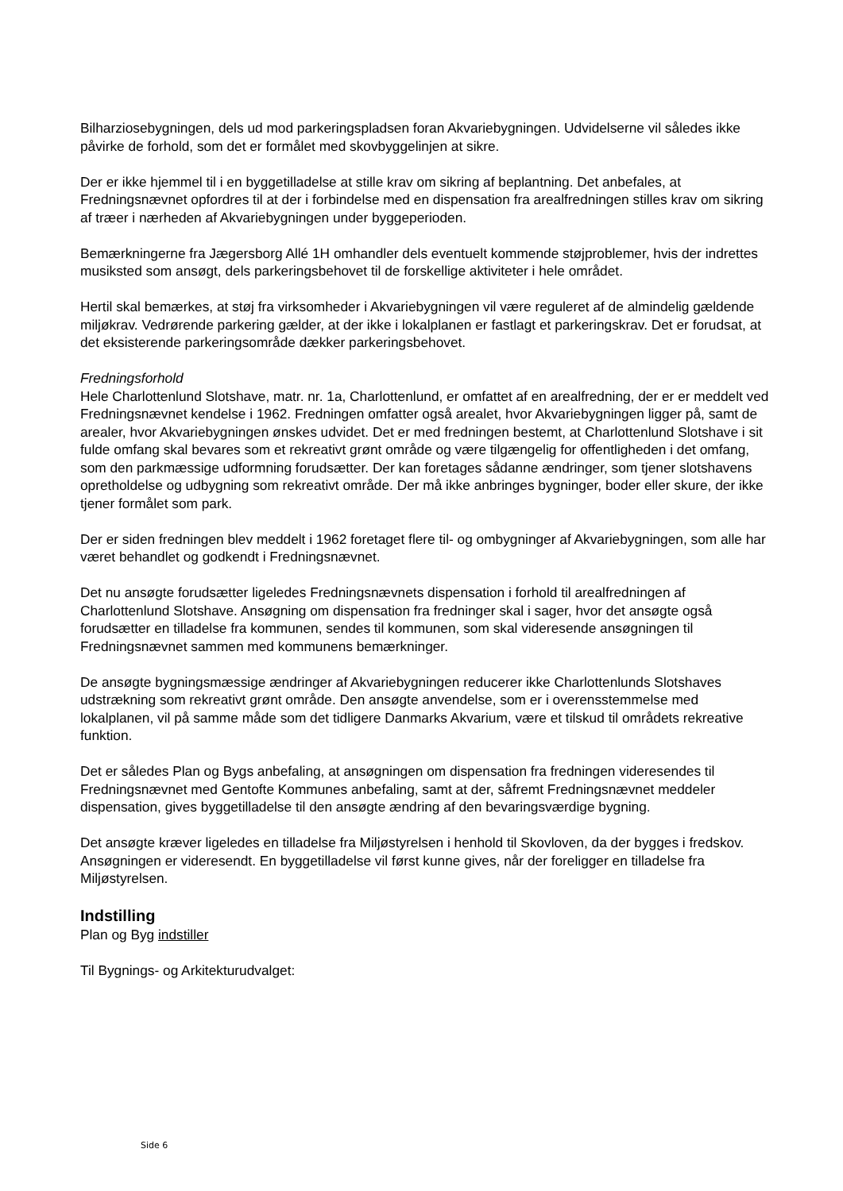Bilharziosebygningen, dels ud mod parkeringspladsen foran Akvariebygningen. Udvidelserne vil således ikke påvirke de forhold, som det er formålet med skovbyggelinjen at sikre.
Der er ikke hjemmel til i en byggetilladelse at stille krav om sikring af beplantning. Det anbefales, at Fredningsnævnet opfordres til at der i forbindelse med en dispensation fra arealfredningen stilles krav om sikring af træer i nærheden af Akvariebygningen under byggeperioden.
Bemærkningerne fra Jægersborg Allé 1H omhandler dels eventuelt kommende støjproblemer, hvis der indrettes musiksted som ansøgt, dels parkeringsbehovet til de forskellige aktiviteter i hele området.
Hertil skal bemærkes, at støj fra virksomheder i Akvariebygningen vil være reguleret af de almindelig gældende miljøkrav. Vedrørende parkering gælder, at der ikke i lokalplanen er fastlagt et parkeringskrav. Det er forudsat, at det eksisterende parkeringsområde dækker parkeringsbehovet.
Fredningsforhold
Hele Charlottenlund Slotshave, matr. nr. 1a, Charlottenlund, er omfattet af en arealfredning, der er er meddelt ved Fredningsnævnet kendelse i 1962. Fredningen omfatter også arealet, hvor Akvariebygningen ligger på, samt de arealer, hvor Akvariebygningen ønskes udvidet. Det er med fredningen bestemt, at Charlottenlund Slotshave i sit fulde omfang skal bevares som et rekreativt grønt område og være tilgængelig for offentligheden i det omfang, som den parkmæssige udformning forudsætter. Der kan foretages sådanne ændringer, som tjener slotshavens opretholdelse og udbygning som rekreativt område. Der må ikke anbringes bygninger, boder eller skure, der ikke tjener formålet som park.
Der er siden fredningen blev meddelt i 1962 foretaget flere til- og ombygninger af Akvariebygningen, som alle har været behandlet og godkendt i Fredningsnævnet.
Det nu ansøgte forudsætter ligeledes Fredningsnævnets dispensation i forhold til arealfredningen af Charlottenlund Slotshave. Ansøgning om dispensation fra fredninger skal i sager, hvor det ansøgte også forudsætter en tilladelse fra kommunen, sendes til kommunen, som skal videresende ansøgningen til Fredningsnævnet sammen med kommunens bemærkninger.
De ansøgte bygningsmæssige ændringer af Akvariebygningen reducerer ikke Charlottenlunds Slotshaves udstrækning som rekreativt grønt område. Den ansøgte anvendelse, som er i overensstemmelse med lokalplanen, vil på samme måde som det tidligere Danmarks Akvarium, være et tilskud til områdets rekreative funktion.
Det er således Plan og Bygs anbefaling, at ansøgningen om dispensation fra fredningen videresendes til Fredningsnævnet med Gentofte Kommunes anbefaling, samt at der, såfremt Fredningsnævnet meddeler dispensation, gives byggetilladelse til den ansøgte ændring af den bevaringsværdige bygning.
Det ansøgte kræver ligeledes en tilladelse fra Miljøstyrelsen i henhold til Skovloven, da der bygges i fredskov. Ansøgningen er videresendt. En byggetilladelse vil først kunne gives, når der foreligger en tilladelse fra Miljøstyrelsen.
Indstilling
Plan og Byg indstiller
Til Bygnings- og Arkitekturudvalget:
Side 6